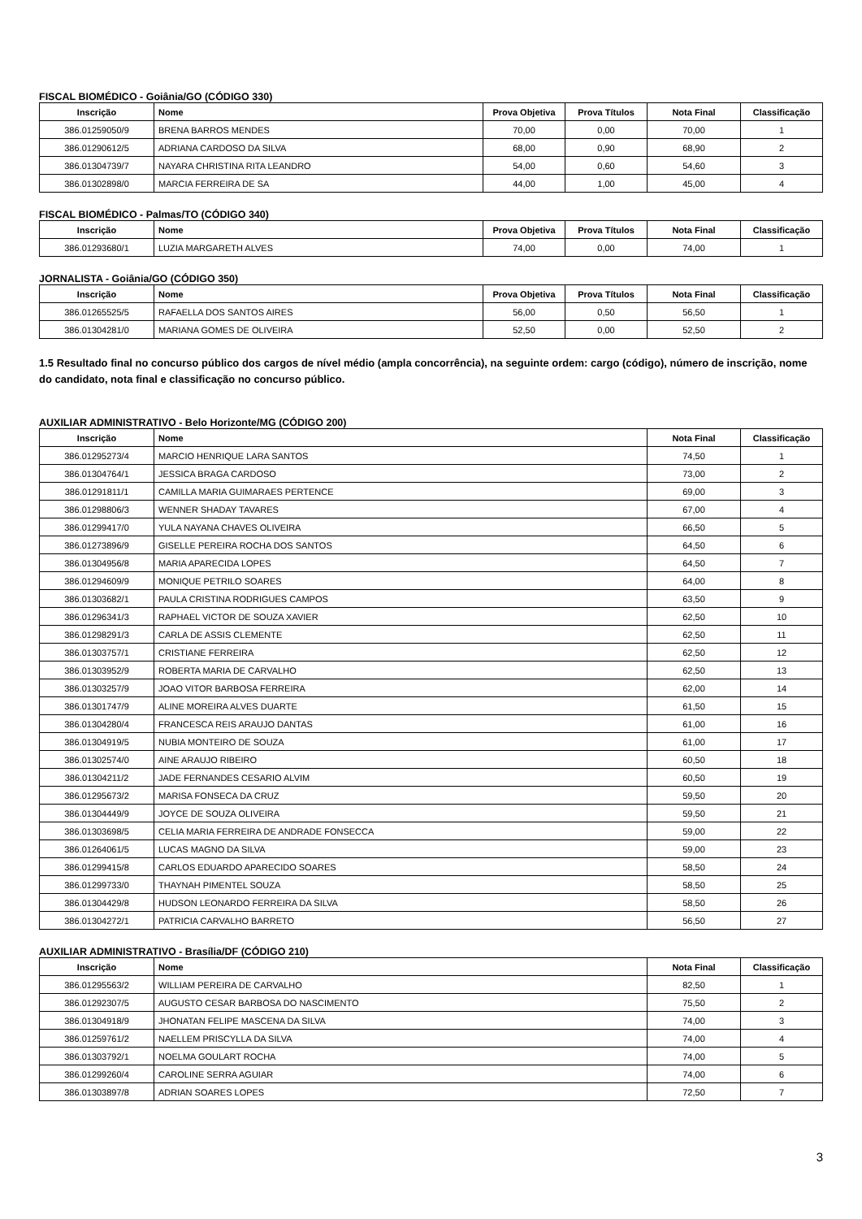FISCAL BIOMÉDICO - Goiânia/GO (CÓDIGO 330)
| Inscrição | Nome | Prova Objetiva | Prova Títulos | Nota Final | Classificação |
| --- | --- | --- | --- | --- | --- |
| 386.01259050/9 | BRENA BARROS MENDES | 70,00 | 0,00 | 70,00 | 1 |
| 386.01290612/5 | ADRIANA CARDOSO DA SILVA | 68,00 | 0,90 | 68,90 | 2 |
| 386.01304739/7 | NAYARA CHRISTINA RITA LEANDRO | 54,00 | 0,60 | 54,60 | 3 |
| 386.01302898/0 | MARCIA FERREIRA DE SA | 44,00 | 1,00 | 45,00 | 4 |
FISCAL BIOMÉDICO - Palmas/TO (CÓDIGO 340)
| Inscrição | Nome | Prova Objetiva | Prova Títulos | Nota Final | Classificação |
| --- | --- | --- | --- | --- | --- |
| 386.01293680/1 | LUZIA MARGARETH ALVES | 74,00 | 0,00 | 74,00 | 1 |
JORNALISTA - Goiânia/GO (CÓDIGO 350)
| Inscrição | Nome | Prova Objetiva | Prova Títulos | Nota Final | Classificação |
| --- | --- | --- | --- | --- | --- |
| 386.01265525/5 | RAFAELLA DOS SANTOS AIRES | 56,00 | 0,50 | 56,50 | 1 |
| 386.01304281/0 | MARIANA GOMES DE OLIVEIRA | 52,50 | 0,00 | 52,50 | 2 |
1.5 Resultado final no concurso público dos cargos de nível médio (ampla concorrência), na seguinte ordem: cargo (código), número de inscrição, nome do candidato, nota final e classificação no concurso público.
AUXILIAR ADMINISTRATIVO - Belo Horizonte/MG (CÓDIGO 200)
| Inscrição | Nome | Nota Final | Classificação |
| --- | --- | --- | --- |
| 386.01295273/4 | MARCIO HENRIQUE LARA SANTOS | 74,50 | 1 |
| 386.01304764/1 | JESSICA BRAGA CARDOSO | 73,00 | 2 |
| 386.01291811/1 | CAMILLA MARIA GUIMARAES PERTENCE | 69,00 | 3 |
| 386.01298806/3 | WENNER SHADAY TAVARES | 67,00 | 4 |
| 386.01299417/0 | YULA NAYANA CHAVES OLIVEIRA | 66,50 | 5 |
| 386.01273896/9 | GISELLE PEREIRA ROCHA DOS SANTOS | 64,50 | 6 |
| 386.01304956/8 | MARIA APARECIDA LOPES | 64,50 | 7 |
| 386.01294609/9 | MONIQUE PETRILO SOARES | 64,00 | 8 |
| 386.01303682/1 | PAULA CRISTINA RODRIGUES CAMPOS | 63,50 | 9 |
| 386.01296341/3 | RAPHAEL VICTOR DE SOUZA XAVIER | 62,50 | 10 |
| 386.01298291/3 | CARLA DE ASSIS CLEMENTE | 62,50 | 11 |
| 386.01303757/1 | CRISTIANE FERREIRA | 62,50 | 12 |
| 386.01303952/9 | ROBERTA MARIA DE CARVALHO | 62,50 | 13 |
| 386.01303257/9 | JOAO VITOR BARBOSA FERREIRA | 62,00 | 14 |
| 386.01301747/9 | ALINE MOREIRA ALVES DUARTE | 61,50 | 15 |
| 386.01304280/4 | FRANCESCA REIS ARAUJO DANTAS | 61,00 | 16 |
| 386.01304919/5 | NUBIA MONTEIRO DE SOUZA | 61,00 | 17 |
| 386.01302574/0 | AINE ARAUJO RIBEIRO | 60,50 | 18 |
| 386.01304211/2 | JADE FERNANDES CESARIO ALVIM | 60,50 | 19 |
| 386.01295673/2 | MARISA FONSECA DA CRUZ | 59,50 | 20 |
| 386.01304449/9 | JOYCE DE SOUZA OLIVEIRA | 59,50 | 21 |
| 386.01303698/5 | CELIA MARIA FERREIRA DE ANDRADE FONSECCA | 59,00 | 22 |
| 386.01264061/5 | LUCAS MAGNO DA SILVA | 59,00 | 23 |
| 386.01299415/8 | CARLOS EDUARDO APARECIDO SOARES | 58,50 | 24 |
| 386.01299733/0 | THAYNAH PIMENTEL SOUZA | 58,50 | 25 |
| 386.01304429/8 | HUDSON LEONARDO FERREIRA DA SILVA | 58,50 | 26 |
| 386.01304272/1 | PATRICIA CARVALHO BARRETO | 56,50 | 27 |
AUXILIAR ADMINISTRATIVO - Brasília/DF (CÓDIGO 210)
| Inscrição | Nome | Nota Final | Classificação |
| --- | --- | --- | --- |
| 386.01295563/2 | WILLIAM PEREIRA DE CARVALHO | 82,50 | 1 |
| 386.01292307/5 | AUGUSTO CESAR BARBOSA DO NASCIMENTO | 75,50 | 2 |
| 386.01304918/9 | JHONATAN FELIPE MASCENA DA SILVA | 74,00 | 3 |
| 386.01259761/2 | NAELLEM PRISCYLLA DA SILVA | 74,00 | 4 |
| 386.01303792/1 | NOELMA GOULART ROCHA | 74,00 | 5 |
| 386.01299260/4 | CAROLINE SERRA AGUIAR | 74,00 | 6 |
| 386.01303897/8 | ADRIAN SOARES LOPES | 72,50 | 7 |
3